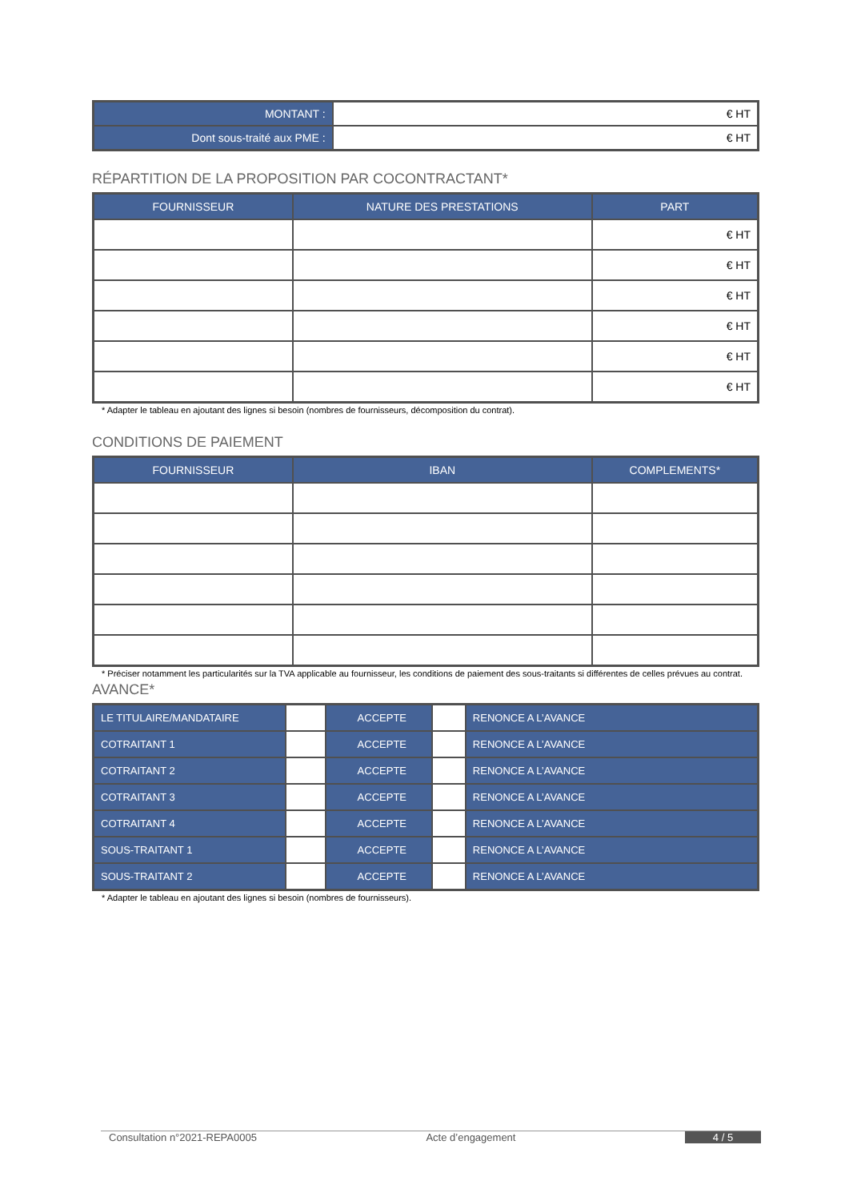| MONTANT : | € HT |
| Dont sous-traité aux PME : | € HT |
RÉPARTITION DE LA PROPOSITION PAR COCONTRACTANT*
| FOURNISSEUR | NATURE DES PRESTATIONS | PART |
| --- | --- | --- |
| | | € HT |
| | | € HT |
| | | € HT |
| | | € HT |
| | | € HT |
| | | € HT |
* Adapter le tableau en ajoutant des lignes si besoin (nombres de fournisseurs, décomposition du contrat).
CONDITIONS DE PAIEMENT
| FOURNISSEUR | IBAN | COMPLEMENTS* |
| --- | --- | --- |
* Préciser notamment les particularités sur la TVA applicable au fournisseur, les conditions de paiement des sous-traitants si différentes de celles prévues au contrat.
AVANCE*
| LE TITULAIRE/MANDATAIRE | | ACCEPTE | | RENONCE A L’AVANCE |
| COTRAITANT 1 | | ACCEPTE | | RENONCE A L’AVANCE |
| COTRAITANT 2 | | ACCEPTE | | RENONCE A L’AVANCE |
| COTRAITANT 3 | | ACCEPTE | | RENONCE A L’AVANCE |
| COTRAITANT 4 | | ACCEPTE | | RENONCE A L’AVANCE |
| SOUS-TRAITANT 1 | | ACCEPTE | | RENONCE A L’AVANCE |
| SOUS-TRAITANT 2 | | ACCEPTE | | RENONCE A L’AVANCE |
* Adapter le tableau en ajoutant des lignes si besoin (nombres de fournisseurs).
Consultation n°2021-REPA0005 Acte d’engagement 4 / 5